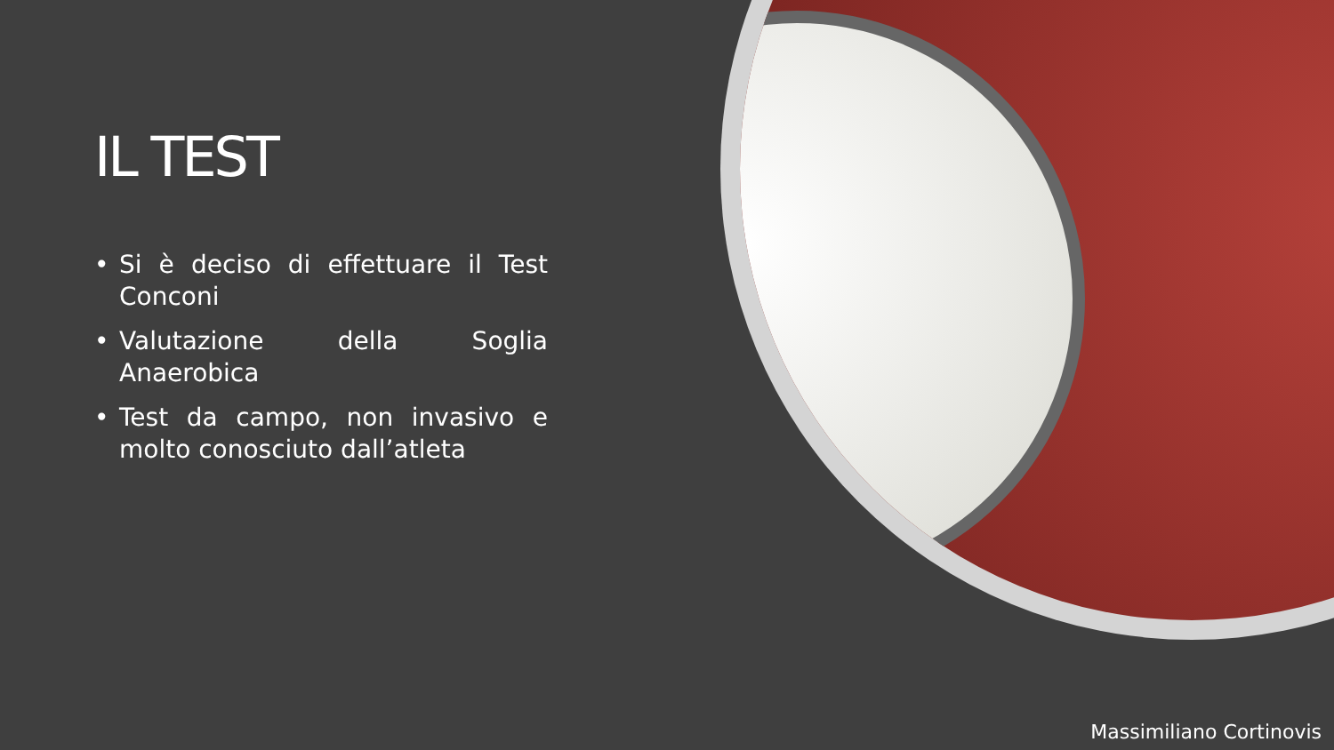IL TEST
• Si è deciso di effettuare il Test Conconi
• Valutazione della Soglia Anaerobica
• Test da campo, non invasivo e molto conosciuto dall’atleta
Massimiliano Cortinovis